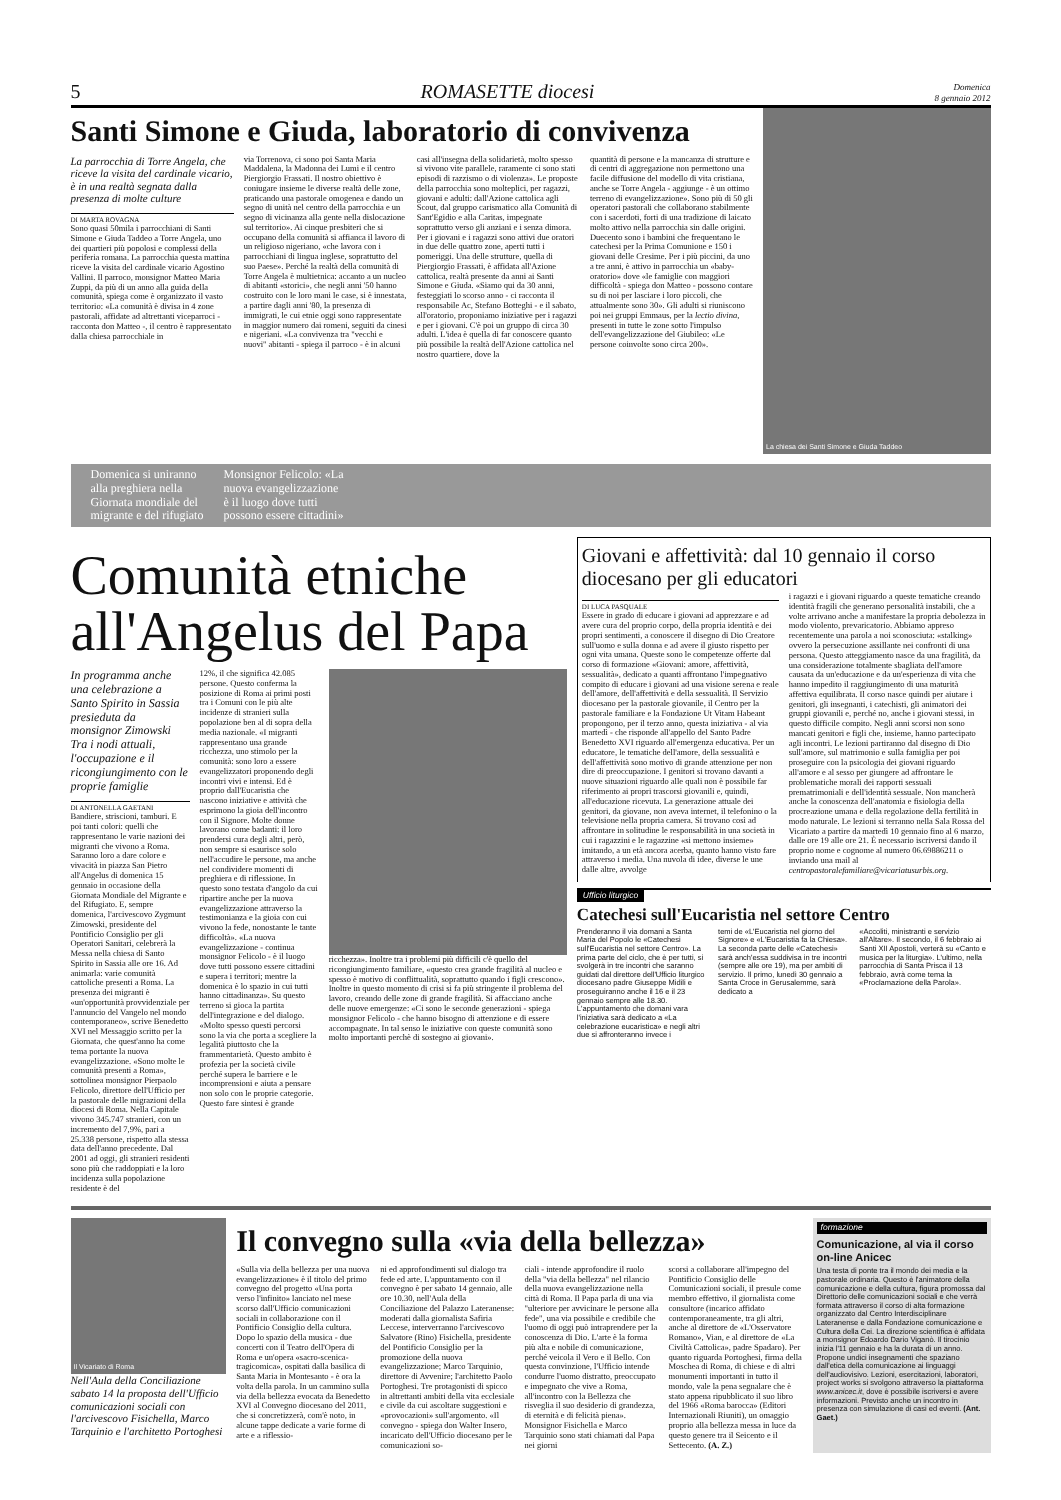5 ROMASETTE diocesi Domenica
8 gennaio 2012
Santi Simone e Giuda, laboratorio di convivenza
La parrocchia di Torre Angela, che riceve la visita del cardinale vicario, è in una realtà segnata dalla presenza di molte culture
DI MARTA ROVAGNA
Sono quasi 50mila i parrocchiani di Santi Simone e Giuda Taddeo a Torre Angela, uno dei quartieri più popolosi e complessi della periferia romana. La parrocchia questa mattina riceve la visita del cardinale vicario Agostino Vallini. Il parroco, monsignor Matteo Maria Zuppi, da più di un anno alla guida della comunità, spiega come è organizzato il vasto territorio: «La comunità è divisa in 4 zone pastorali, affidate ad altrettanti viceparroci - racconta don Matteo -, il centro è rappresentato dalla chiesa parrocchiale in
via Torrenova, ci sono poi Santa Maria Maddalena, la Madonna dei Lumi e il centro Piergiorgio Frassati. Il nostro obiettivo è coniugare insieme le diverse realtà delle zone, praticando una pastorale omogenea e dando un segno di unità nel centro della parrocchia e un segno di vicinanza alla gente nella dislocazione sul territorio». Ai cinque presbiteri che si occupano della comunità si affianca il lavoro di un religioso nigeriano, «che lavora con i parrocchiani di lingua inglese, soprattutto del suo Paese». Perché la realtà della comunità di Torre Angela è multietnica: accanto a un nucleo di abitanti «storici», che negli anni '50 hanno costruito con le loro mani le case, si è innestata, a partire dagli anni '80, la presenza di immigrati, le cui etnie oggi sono rappresentate in maggior numero dai romeni, seguiti da cinesi e nigeriani. «La convivenza tra "vecchi e nuovi" abitanti - spiega il parroco - è in alcuni
casi all'insegna della solidarietà, molto spesso si vivono vite parallele, raramente ci sono stati episodi di razzismo o di violenza». Le proposte della parrocchia sono molteplici, per ragazzi, giovani e adulti: dall'Azione cattolica agli Scout, dal gruppo carismatico alla Comunità di Sant'Egidio e alla Caritas, impegnate soprattutto verso gli anziani e i senza dimora. Per i giovani e i ragazzi sono attivi due oratori in due delle quattro zone, aperti tutti i pomeriggi. Una delle strutture, quella di Piergiorgio Frassati, è affidata all'Azione cattolica, realtà presente da anni ai Santi Simone e Giuda. «Siamo qui da 30 anni, festeggiati lo scorso anno - ci racconta il responsabile Ac, Stefano Botteghi - e il sabato, all'oratorio, proponiamo iniziative per i ragazzi e per i giovani. C'è poi un gruppo di circa 30 adulti. L'idea è quella di far conoscere quanto più possibile la realtà dell'Azione cattolica nel nostro quartiere, dove la
quantità di persone e la mancanza di strutture e di centri di aggregazione non permettono una facile diffusione del modello di vita cristiana, anche se Torre Angela - aggiunge - è un ottimo terreno di evangelizzazione». Sono più di 50 gli operatori pastorali che collaborano stabilmente con i sacerdoti, forti di una tradizione di laicato molto attivo nella parrocchia sin dalle origini. Duecento sono i bambini che frequentano le catechesi per la Prima Comunione e 150 i giovani delle Cresime. Per i più piccini, da uno a tre anni, è attivo in parrocchia un «baby-oratorio» dove «le famiglie con maggiori difficoltà - spiega don Matteo - possono contare su di noi per lasciare i loro piccoli, che attualmente sono 30». Gli adulti si riuniscono poi nei gruppi Emmaus, per la lectio divina, presenti in tutte le zone sotto l'impulso dell'evangelizzazione del Giubileo: «Le persone coinvolte sono circa 200».
La chiesa dei Santi Simone e Giuda Taddeo
Domenica si uniranno
alla preghiera nella
Giornata mondiale del
migrante e del rifugiato
Monsignor Felicolo: «La
nuova evangelizzazione
è il luogo dove tutti
possono essere cittadini»
Comunità etniche all'Angelus del Papa
In programma anche una celebrazione a Santo Spirito in Sassia presieduta da monsignor Zimowski Tra i nodi attuali, l'occupazione e il ricongiungimento con le proprie famiglie
DI ANTONELLA GAETANI
Bandiere, striscioni, tamburi. E poi tanti colori: quelli che rappresentano le varie nazioni dei migranti che vivono a Roma. Saranno loro a dare colore e vivacità in piazza San Pietro all'Angelus di domenica 15 gennaio in occasione della Giornata Mondiale del Migrante e del Rifugiato. E, sempre domenica, l'arcivescovo Zygmunt Zimowski, presidente del Pontificio Consiglio per gli Operatori Sanitari, celebrerà la Messa nella chiesa di Santo Spirito in Sassia alle ore 16. Ad animarla: varie comunità cattoliche presenti a Roma. La presenza dei migranti è «un'opportunità provvidenziale per l'annuncio del Vangelo nel mondo contemporaneo», scrive Benedetto XVI nel Messaggio scritto per la Giornata, che quest'anno ha come tema portante la nuova evangelizzazione. «Sono molte le comunità presenti a Roma», sottolinea monsignor Pierpaolo Felicolo, direttore dell'Ufficio per la pastorale delle migrazioni della diocesi di Roma. Nella Capitale vivono 345.747 stranieri, con un incremento del 7,9%, pari a 25.338 persone, rispetto alla stessa data dell'anno precedente. Dal 2001 ad oggi, gli stranieri residenti sono più che raddoppiati e la loro incidenza sulla popolazione residente è del
12%, il che significa 42.085 persone. Questo conferma la posizione di Roma ai primi posti tra i Comuni con le più alte incidenze di stranieri sulla popolazione ben al di sopra della media nazionale. «I migranti rappresentano una grande ricchezza, uno stimolo per la comunità: sono loro a essere evangelizzatori proponendo degli incontri vivi e intensi. Ed è proprio dall'Eucaristia che nascono iniziative e attività che esprimono la gioia dell'incontro con il Signore. Molte donne lavorano come badanti: il loro prendersi cura degli altri, però, non sempre si esaurisce solo nell'accudire le persone, ma anche nel condividere momenti di preghiera e di riflessione. In questo sono testata d'angolo da cui ripartire anche per la nuova evangelizzazione attraverso la testimonianza e la gioia con cui vivono la fede, nonostante le tante difficoltà». «La nuova evangelizzazione - continua monsignor Felicolo - è il luogo dove tutti possono essere cittadini e supera i territori; mentre la domenica è lo spazio in cui tutti hanno cittadinanza». Su questo terreno si gioca la partita dell'integrazione e del dialogo. «Molto spesso questi percorsi sono la via che porta a scegliere la legalità piuttosto che la frammentarietà. Questo ambito è profezia per la società civile perché supera le barriere e le incomprensioni e aiuta a pensare non solo con le proprie categorie. Questo fare sintesi è grande
ricchezza». Inoltre tra i problemi più difficili c'è quello del ricongiungimento familiare, «questo crea grande fragilità al nucleo e spesso è motivo di conflittualità, soprattutto quando i figli crescono». Inoltre in questo momento di crisi si fa più stringente il problema del lavoro, creando delle zone di grande fragilità. Si affacciano anche delle nuove emergenze: «Ci sono le seconde generazioni - spiega monsignor Felicolo - che hanno bisogno di attenzione e di essere accompagnate. In tal senso le iniziative con queste comunità sono molto importanti perchè di sostegno ai giovani».
Giovani e affettività: dal 10 gennaio il corso diocesano per gli educatori
DI LUCA PASQUALE
Essere in grado di educare i giovani ad apprezzare e ad avere cura del proprio corpo, della propria identità e dei propri sentimenti, a conoscere il disegno di Dio Creatore sull'uomo e sulla donna e ad avere il giusto rispetto per ogni vita umana. Queste sono le competenze offerte dal corso di formazione «Giovani: amore, affettività, sessualità», dedicato a quanti affrontano l'impegnativo compito di educare i giovani ad una visione serena e reale dell'amore, dell'affettività e della sessualità. Il Servizio diocesano per la pastorale giovanile, il Centro per la pastorale familiare e la Fondazione Ut Vitam Habeant propongono, per il terzo anno, questa iniziativa - al via martedì - che risponde all'appello del Santo Padre Benedetto XVI riguardo all'emergenza educativa. Per un educatore, le tematiche dell'amore, della sessualità e dell'affettività sono motivo di grande attenzione per non dire di preoccupazione. I genitori si trovano davanti a nuove situazioni riguardo alle quali non è possibile far riferimento ai propri trascorsi giovanili e, quindi, all'educazione ricevuta. La generazione attuale dei genitori, da giovane, non aveva internet, il telefonino o la televisione nella propria camera. Si trovano così ad affrontare in solitudine le responsabilità in una società in cui i ragazzini e le ragazzine «si mettono insieme» imitando, a un età ancora acerba, quanto hanno visto fare attraverso i media. Una nuvola di idee, diverse le une dalle altre, avvolge
i ragazzi e i giovani riguardo a queste tematiche creando identità fragili che generano personalità instabili, che a volte arrivano anche a manifestare la propria debolezza in modo violento, prevaricatorio. Abbiamo appreso recentemente una parola a noi sconosciuta: «stalking» ovvero la persecuzione assillante nei confronti di una persona. Questo atteggiamento nasce da una fragilità, da una considerazione totalmente sbagliata dell'amore causata da un'educazione e da un'esperienza di vita che hanno impedito il raggiungimento di una maturità affettiva equilibrata. Il corso nasce quindi per aiutare i genitori, gli insegnanti, i catechisti, gli animatori dei gruppi giovanili e, perché no, anche i giovani stessi, in questo difficile compito. Negli anni scorsi non sono mancati genitori e figli che, insieme, hanno partecipato agli incontri. Le lezioni partiranno dal disegno di Dio sull'amore, sul matrimonio e sulla famiglia per poi proseguire con la psicologia dei giovani riguardo all'amore e al sesso per giungere ad affrontare le problematiche morali dei rapporti sessuali prematrimoniali e dell'identità sessuale. Non mancherà anche la conoscenza dell'anatomia e fisiologia della procreazione umana e della regolazione della fertilità in modo naturale. Le lezioni si terranno nella Sala Rossa del Vicariato a partire da martedì 10 gennaio fino al 6 marzo, dalle ore 19 alle ore 21. È necessario iscriversi dando il proprio nome e cognome al numero 06.69886211 o inviando una mail al centropastoralefamiliare@vicariatusurbis.org.
Ufficio liturgico
Catechesi sull'Eucaristia nel settore Centro
Prenderanno il via domani a Santa Maria del Popolo le «Catechesi sull'Eucaristia nel settore Centro». La prima parte del ciclo, che è per tutti, si svolgerà in tre incontri che saranno guidati dal direttore dell'Ufficio liturgico diocesano padre Giuseppe Midili e proseguiranno anche il 16 e il 23 gennaio sempre alle 18.30. L'appuntamento che domani vara l'iniziativa sarà dedicato a «La celebrazione eucaristica» e negli altri due si affronteranno invece i
temi de «L'Eucaristia nel giorno del Signore» e «L'Eucaristia fa la Chiesa». La seconda parte delle «Catechesi» sarà anch'essa suddivisa in tre incontri (sempre alle ore 19), ma per ambiti di servizio. Il primo, lunedì 30 gennaio a Santa Croce in Gerusalemme, sarà dedicato a
«Accoliti, ministranti e servizio all'Altare». Il secondo, il 6 febbraio ai Santi XII Apostoli, verterà su «Canto e musica per la liturgia». L'ultimo, nella parrocchia di Santa Prisca il 13 febbraio, avrà come tema la «Proclamazione della Parola».
Il Vicariato di Roma
Nell'Aula della Conciliazione sabato 14 la proposta dell'Ufficio comunicazioni sociali con l'arcivescovo Fisichella, Marco Tarquinio e l'architetto Portoghesi
Il convegno sulla «via della bellezza»
«Sulla via della bellezza per una nuova evangelizzazione» è il titolo del primo convegno del progetto «Una porta verso l'infinito» lanciato nel mese scorso dall'Ufficio comunicazioni sociali in collaborazione con il Pontificio Consiglio della cultura. Dopo lo spazio della musica - due concerti con il Teatro dell'Opera di Roma e un'opera «sacro-scenica-tragicomica», ospitati dalla basilica di Santa Maria in Montesanto - è ora la volta della parola. In un cammino sulla via della bellezza evocata da Benedetto XVI al Convegno diocesano del 2011, che si concretizzerà, com'è noto, in alcune tappe dedicate a varie forme di arte e a riflessio-
ni ed approfondimenti sul dialogo tra fede ed arte. L'appuntamento con il convegno è per sabato 14 gennaio, alle ore 10.30, nell'Aula della Conciliazione del Palazzo Lateranense: moderati dalla giornalista Safiria Leccese, interverranno l'arcivescovo Salvatore (Rino) Fisichella, presidente del Pontificio Consiglio per la promozione della nuova evangelizzazione; Marco Tarquinio, direttore di Avvenire; l'architetto Paolo Portoghesi. Tre protagonisti di spicco in altrettanti ambiti della vita ecclesiale e civile da cui ascoltare suggestioni e «provocazioni» sull'argomento. «Il convegno - spiega don Walter Insero, incaricato dell'Ufficio diocesano per le comunicazioni so-
ciali - intende approfondire il ruolo della "via della bellezza" nel rilancio della nuova evangelizzazione nella città di Roma. Il Papa parla di una via "ulteriore per avvicinare le persone alla fede", una via possibile e credibile che l'uomo di oggi può intraprendere per la conoscenza di Dio. L'arte è la forma più alta e nobile di comunicazione, perché veicola il Vero e il Bello. Con questa convinzione, l'Ufficio intende condurre l'uomo distratto, preoccupato e impegnato che vive a Roma, all'incontro con la Bellezza che risveglia il suo desiderio di grandezza, di eternità e di felicità piena». Monsignor Fisichella e Marco Tarquinio sono stati chiamati dal Papa nei giorni
scorsi a collaborare all'impegno del Pontificio Consiglio delle Comunicazioni sociali, il presule come membro effettivo, il giornalista come consultore (incarico affidato contemporaneamente, tra gli altri, anche al direttore de «L'Osservatore Romano», Vian, e al direttore de «La Civiltà Cattolica», padre Spadaro). Per quanto riguarda Portoghesi, firma della Moschea di Roma, di chiese e di altri monumenti importanti in tutto il mondo, vale la pena segnalare che è stato appena ripubblicato il suo libro del 1966 «Roma barocca» (Editori Internazionali Riuniti), un omaggio proprio alla bellezza messa in luce da questo genere tra il Seicento e il Settecento. (A. Z.)
formazione
Comunicazione, al via il corso on-line Anicec
Una testa di ponte tra il mondo dei media e la pastorale ordinaria. Questo è l'animatore della comunicazione e della cultura, figura promossa dal Direttorio delle comunicazioni sociali e che verrà formata attraverso il corso di alta formazione organizzato dal Centro Interdisciplinare Lateranense e dalla Fondazione comunicazione e Cultura della Cei. La direzione scientifica è affidata a monsignor Edoardo Dario Viganò. Il tirocinio inizia l'11 gennaio e ha la durata di un anno. Propone undici insegnamenti che spaziano dall'etica della comunicazione ai linguaggi dell'audiovisivo. Lezioni, esercitazioni, laboratori, project works si svolgono attraverso la piattaforma www.anicec.it, dove è possibile iscriversi e avere informazioni. Previsto anche un incontro in presenza con simulazione di casi ed eventi. (Ant. Gaet.)